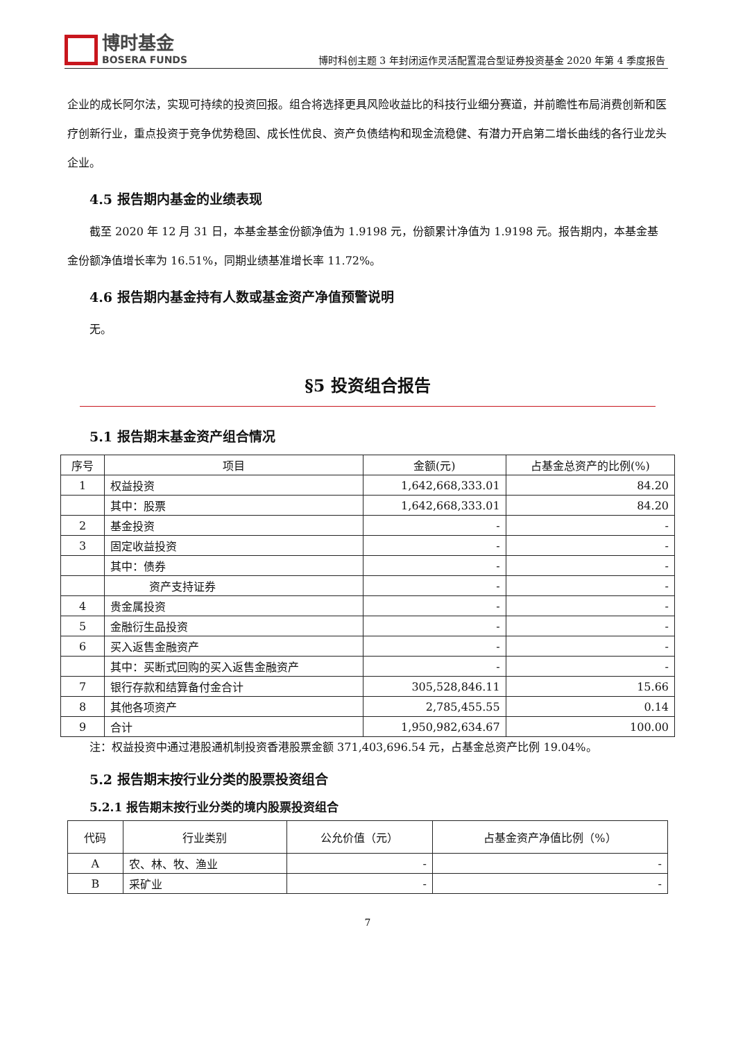博时基金
BOSERA FUNDS
博时科创主题 3 年封闭运作灵活配置混合型证券投资基金 2020 年第 4 季度报告
企业的成长阿尔法，实现可持续的投资回报。组合将选择更具风险收益比的科技行业细分赛道，并前瞻性布局消费创新和医疗创新行业，重点投资于竞争优势稳固、成长性优良、资产负债结构和现金流稳健、有潜力开启第二增长曲线的各行业龙头企业。
4.5 报告期内基金的业绩表现
  截至 2020 年 12 月 31 日，本基金基金份额净值为 1.9198 元，份额累计净值为 1.9198 元。报告期内，本基金基金份额净值增长率为 16.51%，同期业绩基准增长率 11.72%。
4.6 报告期内基金持有人数或基金资产净值预警说明
  无。
§5 投资组合报告
5.1 报告期末基金资产组合情况
| 序号 | 项目 | 金额(元) | 占基金总资产的比例(%) |
| --- | --- | --- | --- |
| 1 | 权益投资 | 1,642,668,333.01 | 84.20 |
| | 其中：股票 | 1,642,668,333.01 | 84.20 |
| 2 | 基金投资 | - | - |
| 3 | 固定收益投资 | - | - |
| | 其中：债券 | - | - |
| | 资产支持证券 | - | - |
| 4 | 贵金属投资 | - | - |
| 5 | 金融衍生品投资 | - | - |
| 6 | 买入返售金融资产 | - | - |
| | 其中：买断式回购的买入返售金融资产 | - | - |
| 7 | 银行存款和结算备付金合计 | 305,528,846.11 | 15.66 |
| 8 | 其他各项资产 | 2,785,455.55 | 0.14 |
| 9 | 合计 | 1,950,982,634.67 | 100.00 |
  注：权益投资中通过港股通机制投资香港股票金额 371,403,696.54 元，占基金总资产比例 19.04%。
5.2 报告期末按行业分类的股票投资组合
5.2.1 报告期末按行业分类的境内股票投资组合
| 代码 | 行业类别 | 公允价值（元） | 占基金资产净值比例（%） |
| --- | --- | --- | --- |
| A | 农、林、牧、渔业 | - | - |
| B | 采矿业 | - | - |
7